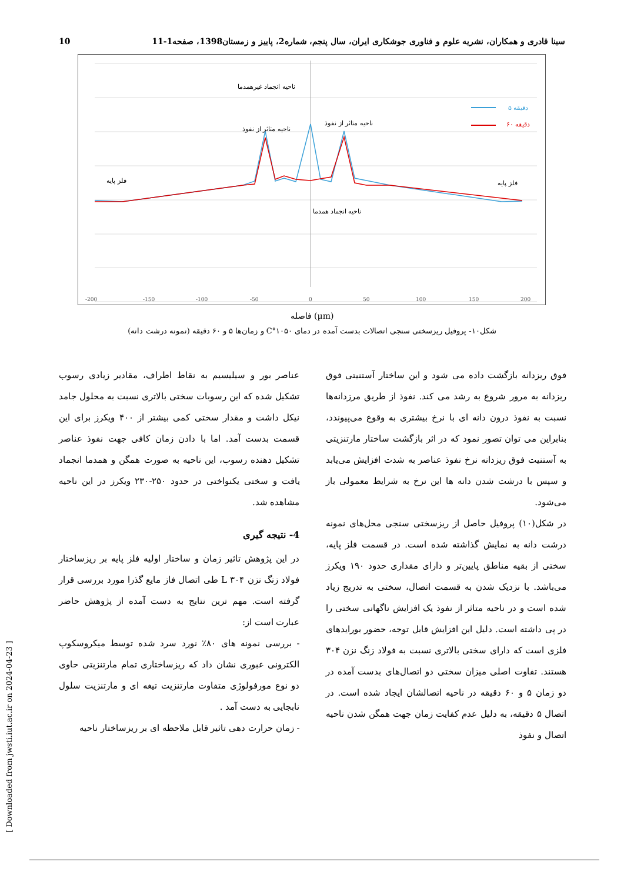10 سینا قادری و همکاران، نشریه علوم و فناوری جوشکاری ایران، سال پنجم، شماره2، پاییز و زمستان1398، صفحه1-11
-200
-150
-100
-50
0
50
100
150
200
ناحیه انجماد غیرهمدما
ناحیه متاثر از نفوذ
ناحیه متاثر از نفوذ
ناحیه انجماد همدما
فلز پایه
فلز پایه
۵ دقیقه
۶۰ دقیقه
فاصله (µm)
شکل۱۰- پروفیل ریزسختی سنجی اتصالات بدست آمده در دمای ۱۰۵۰°C و زمان‌ها ۵ و ۶۰ دقیقه (نمونه درشت دانه)
فوق ریزدانه بازگشت داده می شود و این ساختار آستنیتی فوق ریزدانه به مرور شروع به رشد می کند. نفوذ از طریق مرزدانه‌ها نسبت به نفوذ درون دانه ای با نرخ بیشتری به وقوع می‌پیوندد، بنابراین می توان تصور نمود که در اثر بازگشت ساختار مارتنزیتی به آستنیت فوق ریزدانه نرخ نفوذ عناصر به شدت افزایش می‌یابد و سپس با درشت شدن دانه ها این نرخ به شرایط معمولی باز می‌شود.
در شکل(۱۰) پروفیل حاصل از ریزسختی سنجی محل‌های نمونه درشت دانه به نمایش گذاشته شده است. در قسمت فلز پایه، سختی از بقیه مناطق پایین‌تر و دارای مقداری حدود ۱۹۰ ویکرز می‌باشد. با نزدیک شدن به قسمت اتصال، سختی به تدریج زیاد شده است و در ناحیه متاثر از نفوذ یک افزایش ناگهانی سختی را در پی داشته است. دلیل این افزایش قابل توجه، حضور بورایدهای فلزی است که دارای سختی بالاتری نسبت به فولاد زنگ نزن ۳۰۴ هستند. تفاوت اصلی میزان سختی دو اتصال‌های بدست آمده در دو زمان ۵ و ۶۰ دقیقه در ناحیه اتصالشان ایجاد شده است. در اتصال ۵ دقیقه، به دلیل عدم کفایت زمان جهت همگن شدن ناحیه اتصال و نفوذ
عناصر بور و سیلیسیم به نقاط اطراف، مقادیر زیادی رسوب تشکیل شده که این رسوبات سختی بالاتری نسبت به محلول جامد نیکل داشت و مقدار سختی کمی بیشتر از ۴۰۰ ویکرز برای این قسمت بدست آمد. اما با دادن زمان کافی جهت نفوذ عناصر تشکیل دهنده رسوب، این ناحیه به صورت همگن و همدما انجماد یافت و سختی یکنواختی در حدود ۲۵۰-۲۳۰ ویکرز در این ناحیه مشاهده شد.
4- نتیجه گیری
در این پژوهش تاثیر زمان و ساختار اولیه فلز پایه بر ریزساختار فولاد زنگ نزن ۳۰۴ L طی اتصال فاز مایع گذرا مورد بررسی قرار گرفته است. مهم ترین نتایج به دست آمده از پژوهش حاضر عبارت است از:
- بررسی نمونه های ۸۰٪ نورد سرد شده توسط میکروسکوپ الکترونی عبوری نشان داد که ریزساختاری تمام مارتنزیتی حاوی دو نوع مورفولوژی متفاوت مارتنزیت تیغه ای و مارتنزیت سلول نابجایی به دست آمد .
- زمان حرارت دهی تاثیر قابل ملاحظه ای بر ریزساختار ناحیه
[ Downloaded from jwsti.iut.ac.ir on 2024-04-23 ]